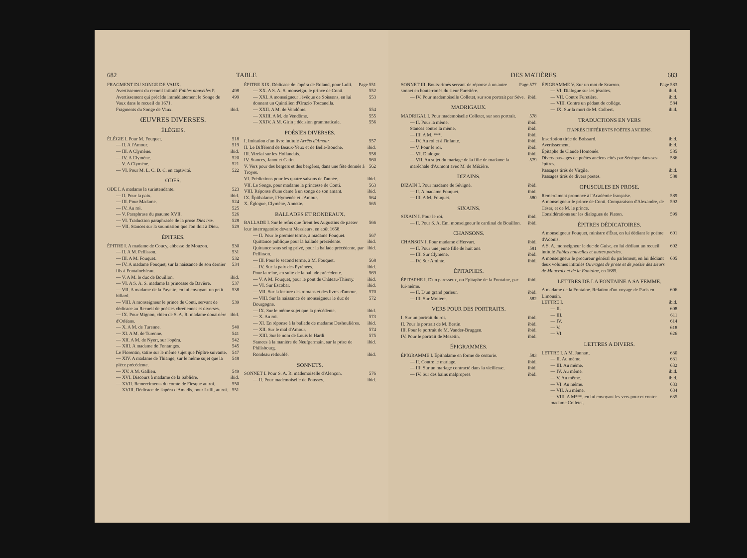682 TABLE
FRAGMENT DU SONGE DE VAUX.
Avertissement du recueil intitulé Fables nouvelles P. 498
Avertissement qui précède immédiatement le Songe de Vaux dans le recueil de 1671. 499
Fragments du Songe de Vaux. ibid.
ŒUVRES DIVERSES.
ÉLÉGIES.
ÉLÉGIE I. Pour M. Fouquet. 518
— II. A l'Amour. 519
— III. A Clymène. ibid.
— IV. A Clymène. 520
— V. A Clymène. 521
— VI. Pour M. L. C. D. C. en captivité. 522
ODES.
ODE I. A madame la surintendante. 523
— II. Pour la paix. ibid.
— III. Pour Madame. 524
— IV. Au roi. 525
— V. Paraphrase du psaume XVII. 526
— VI. Traduction paraphrasée de la prose Dies iræ. 528
— VII. Stances sur la soumission que l'on doit à Dieu. 529
ÉPITRES.
ÉPITRE I. A madame de Coucy, abbesse de Mouzon. 530
— II. A M. Pellisson. 531
— III. A M. Fouquet. 532
— IV. A madame Fouquet, sur la naissance de son dernier fils à Fontainebleau. 534
— V. A M. le duc de Bouillon. ibid.
— VI. A S. A. S. madame la princesse de Bavière. 537
— VII. A madame de la Fayette, en lui envoyant un petit billard. 538
— VIII. A monseigneur le prince de Conti, servant de dédicace au Recueil de poésies chrétiennes et diverses. 539
— IX. Pour Mignon, chien de S. A. R. madame douairière d'Orléans. ibid.
— X. A M. de Turenne. 540
— XI. A M. de Turenne. 541
— XII. A M. de Nyert, sur l'opéra. 542
— XIII. A madame de Fontanges. 545
Le Florentin, satire sur le même sujet que l'épître suivante. 547
— XIV. A madame de Thiange, sur le même sujet que la pièce précédente. 548
— XV. A M. Gallien. 549
— XVI. Discours à madame de la Sablière. ibid.
— XVII. Remerciments du comte de Fiesque au roi. 550
— XVIII. Dédicace de l'opéra d'Amadis, pour Lulli, au roi. 551
ÉPITRE XIX. Dédicace de l'opéra de Roland, pour Lulli. Page 551
— XX. A S. A. S. monseign. le prince de Conti. 552
— XXI. A monseigneur l'évêque de Soissons, en lui donnant un Quintilien d'Orazio Toscanella. 553
— XXII. A M. de Vendôme. 554
— XXIII. A M. de Vendôme. 555
— XXIV. A M. Girin ; décision grammaticale. 556
POÉSIES DIVERSES.
I. Imitation d'un livre intitulé Arrêts d'Amour. 557
II. Le Différend de Beaux-Yeux et de Belle-Bouche. ibid.
III. Virelai sur les Hollandais. 558
IV. Stances, Janot et Catin. 560
V. Vers pour des bergers et des bergères, dans une fête donnée à Troyes. 562
VI. Prédictions pour les quatre saisons de l'année. ibid.
VII. Le Songe, pour madame la princesse de Conti. 563
VIII. Réponse d'une dame à un songe de son amant. ibid.
IX. Épithalame, l'Hyménée et l'Amour. 564
X. Églogue, Clymène, Annette. 565
BALLADES ET RONDEAUX.
BALLADE I. Sur le refus que firent les Augustins de passer leur interrogatoire devant Messieurs, en août 1658. 566
— II. Pour le premier terme, à madame Fouquet. 567
Quittance publique pour la ballade précédente. ibid.
Quittance sous seing privé, pour la ballade précédente, par Pellisson. ibid.
— III. Pour le second terme, à M. Fouquet. 568
— IV. Sur la paix des Pyrénées. ibid.
Pour la reine, en suite de la ballade précédente. 569
— V. A M. Fouquet, pour le pont de Château-Thierry. ibid.
— VI. Sur Escobar. ibid.
— VII. Sur la lecture des romans et des livres d'amour. 570
— VIII. Sur la naissance de monseigneur le duc de Bourgogne. 572
— IX. Sur le même sujet que la précédente. ibid.
— X. Au roi. 573
— XI. En réponse à la ballade de madame Deshoulières. ibid.
— XII. Sur le mal d'Amour. 574
— XIII. Sur le nom de Louis le Hardi. 575
Stances à la manière de Neufgermain, sur la prise de Philisbourg. ibid.
Rondeau redoublé. ibid.
SONNETS.
SONNET I. Pour S. A. R. mademoiselle d'Alençon. 576
— II. Pour mademoiselle de Poussey. ibid.
DES MATIÈRES. 683
SONNET III. Bouts-rimés servant de réponse à un autre sonnet en bouts-rimés du sieur Furetière. Page 577
— IV. Pour mademoiselle Colletet, sur son portrait par Sève. ibid.
MADRIGAUX.
MADRIGAL I. Pour mademoiselle Colletet, sur son portrait. 578
— II. Pour la même. ibid.
Stances contre la même. ibid.
— III. A M. ***. ibid.
— IV. Au roi et à l'infante. ibid.
— V. Pour le roi. ibid.
— VI. Dialogue. ibid.
— VII. Au sujet du mariage de la fille de madame la maréchale d'Aumont avec M. de Mézière. 579
DIZAINS.
DIZAIN I. Pour madame de Sévigné. ibid.
— II. A madame Fouquet. ibid.
— III. A M. Fouquet. 580
SIXAINS.
SIXAIN I. Pour le roi. ibid.
— II. Pour S. A. Em. monseigneur le cardinal de Bouillon. ibid.
CHANSONS.
CHANSON I. Pour madame d'Hervart. ibid.
— II. Pour une jeune fille de huit ans. 581
— III. Sur Clymène. ibid.
— IV. Sur Aminte. ibid.
ÉPITAPHES.
ÉPITAPHE I. D'un paresseux, ou Epitaphe de la Fontaine, par lui-même. ibid.
— II. D'un grand parleur. ibid.
— III. Sur Molière. 582
VERS POUR DES PORTRAITS.
I. Sur un portrait du roi. ibid.
II. Pour le portrait de M. Bertin. ibid.
III. Pour le portrait de M. Vander-Bruggen. ibid.
IV. Pour le portrait de Mezetin. ibid.
ÉPIGRAMMES.
ÉPIGRAMME I. Épithalame en forme de centurie. 583
— II. Contre le mariage. ibid.
— III. Sur un mariage contracté dans la vieillesse. ibid.
— IV. Sur des bains malpropres. ibid.
ÉPIGRAMME V. Sur un mot de Scarron. Page 583
— VI. Dialogue sur les jésuites. ibid.
— VII. Contre Furetière. ibid.
— VIII. Contre un pédant de collége. 584
— IX. Sur la mort de M. Colbert. ibid.
TRADUCTIONS EN VERS
D'APRÈS DIFFÉRENTS POËTES ANCIENS.
Inscription tirée de Boissard. ibid.
Avertissement. ibid.
Épitaphe de Claude Homonée. 585
Divers passages de poëtes anciens cités par Sénèque dans ses épîtres. 586
Passages tirés de Virgile. ibid.
Passages tirés de divers poëtes. 588
OPUSCULES EN PROSE.
Remerciment prononcé à l'Académie française. 589
A monseigneur le prince de Conti. Comparaison d'Alexandre, de César, et de M. le prince. 592
Considérations sur les dialogues de Platon. 599
ÉPITRES DÉDICATOIRES.
A monseigneur Fouquet, ministre d'État, en lui dédiant le poëme d'Adonis. 601
A S. A. monseigneur le duc de Guise, en lui dédiant un recueil intitulé Fables nouvelles et autres poésies. 602
A monseigneur le procureur général du parlement, en lui dédiant deux volumes intitulés Ouvrages de prose et de poésie des sieurs de Maucroix et de la Fontaine, en 1685. 605
LETTRES DE LA FONTAINE A SA FEMME.
A madame de la Fontaine. Relation d'un voyage de Paris en Limousin. 606
LETTRE I. ibid.
— II. 608
— III. 611
— IV. 614
— V. 618
— VI. 626
LETTRES A DIVERS.
LETTRE I. A M. Jannart. 630
— II. Au même. 631
— III. Au même. 632
— IV. Au même. ibid.
— V. Au même. ibid.
— VI. Au même. 633
— VII. Au même. 634
— VIII. A M***, en lui envoyant les vers pour et contre madame Colletet. 635